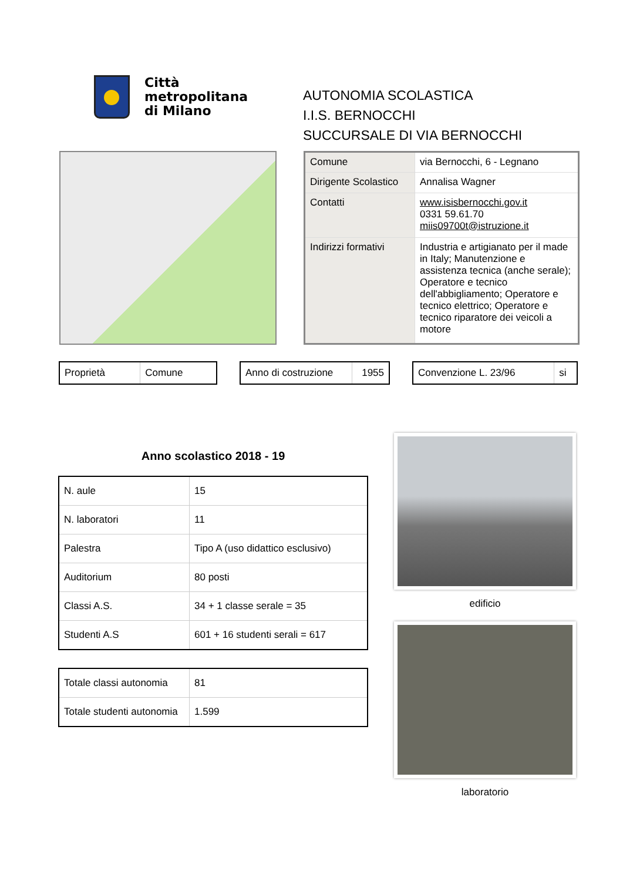Città
metropolitana
di Milano
AUTONOMIA SCOLASTICA
I.I.S. BERNOCCHI
SUCCURSALE DI VIA BERNOCCHI
| Comune | via Bernocchi, 6 - Legnano |
| Dirigente Scolastico | Annalisa Wagner |
| Contatti | www.isisbernocchi.gov.it 0331 59.61.70 miis09700t@istruzione.it |
| Indirizzi formativi | Industria e artigianato per il made in Italy; Manutenzione e assistenza tecnica (anche serale); Operatore e tecnico dell'abbigliamento; Operatore e tecnico elettrico; Operatore e tecnico riparatore dei veicoli a motore |
| Proprietà | Comune |
| Anno di costruzione | 1955 |
| Convenzione L. 23/96 | si |
Anno scolastico 2018 - 19
| N. aule | 15 |
| N. laboratori | 11 |
| Palestra | Tipo A (uso didattico esclusivo) |
| Auditorium | 80 posti |
| Classi A.S. | 34 + 1 classe serale = 35 |
| Studenti A.S | 601 + 16 studenti serali = 617 |
| Totale classi autonomia | 81 |
| Totale studenti autonomia | 1.599 |
edificio
laboratorio